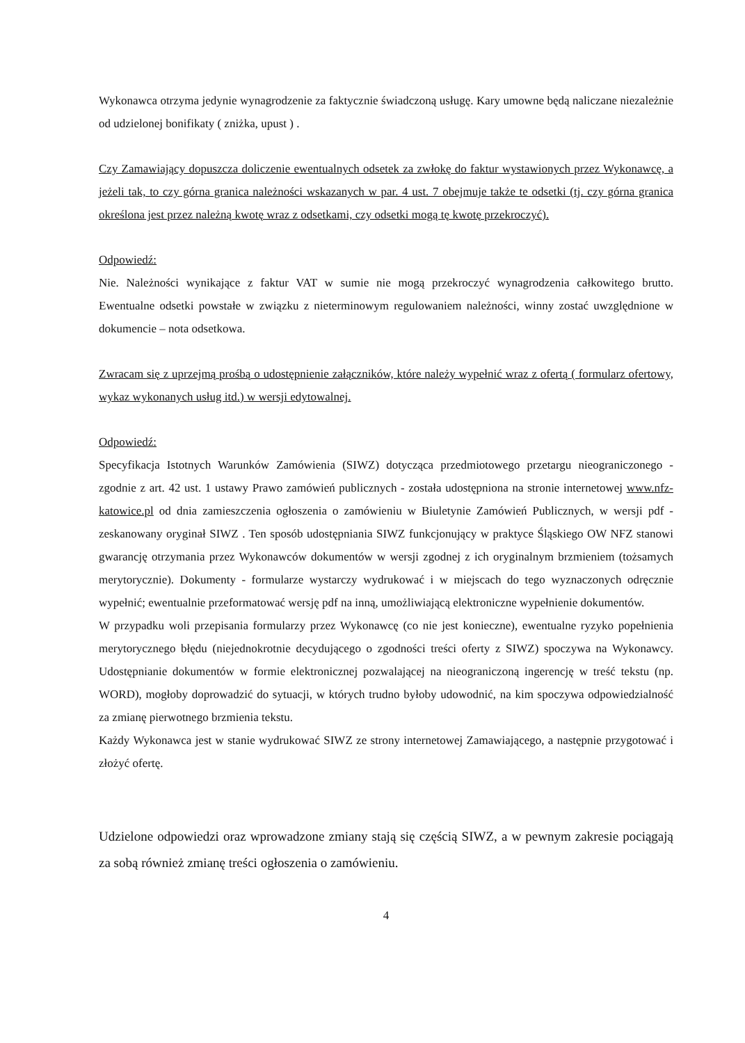Wykonawca otrzyma jedynie wynagrodzenie za faktycznie świadczoną usługę. Kary umowne będą naliczane niezależnie od udzielonej bonifikaty ( zniżka, upust ) .
Czy Zamawiający dopuszcza doliczenie ewentualnych odsetek za zwłokę do faktur wystawionych przez Wykonawcę, a jeżeli tak, to czy górna granica należności wskazanych w par. 4 ust. 7 obejmuje także te odsetki (tj. czy górna granica określona jest przez należną kwotę wraz z odsetkami, czy odsetki mogą tę kwotę przekroczyć).
Odpowiedź:
Nie. Należności wynikające z faktur VAT w sumie nie mogą przekroczyć wynagrodzenia całkowitego brutto. Ewentualne odsetki powstałe w związku z nieterminowym regulowaniem należności, winny zostać uwzględnione w dokumencie – nota odsetkowa.
Zwracam się z uprzejmą prośbą o udostępnienie załączników, które należy wypełnić wraz z ofertą ( formularz ofertowy, wykaz wykonanych usług itd.) w wersji edytowalnej.
Odpowiedź:
Specyfikacja Istotnych Warunków Zamówienia (SIWZ) dotycząca przedmiotowego przetargu nieograniczonego - zgodnie z art. 42 ust. 1 ustawy Prawo zamówień publicznych - została udostępniona na stronie internetowej www.nfz-katowice.pl od dnia zamieszczenia ogłoszenia o zamówieniu w Biuletynie Zamówień Publicznych, w wersji pdf - zeskanowany oryginał SIWZ . Ten sposób udostępniania SIWZ funkcjonujący w praktyce Śląskiego OW NFZ stanowi gwarancję otrzymania przez Wykonawców dokumentów w wersji zgodnej z ich oryginalnym brzmieniem (tożsamych merytorycznie). Dokumenty - formularze wystarczy wydrukować i w miejscach do tego wyznaczonych odręcznie wypełnić; ewentualnie przeformatować wersję pdf na inną, umożliwiającą elektroniczne wypełnienie dokumentów.
W przypadku woli przepisania formularzy przez Wykonawcę (co nie jest konieczne), ewentualne ryzyko popełnienia merytorycznego błędu (niejednokrotnie decydującego o zgodności treści oferty z SIWZ) spoczywa na Wykonawcy. Udostępnianie dokumentów w formie elektronicznej pozwalającej na nieograniczoną ingerencję w treść tekstu (np. WORD), mogłoby doprowadzić do sytuacji, w których trudno byłoby udowodnić, na kim spoczywa odpowiedzialność za zmianę pierwotnego brzmienia tekstu.
Każdy Wykonawca jest w stanie wydrukować SIWZ ze strony internetowej Zamawiającego, a następnie przygotować i złożyć ofertę.
Udzielone odpowiedzi oraz wprowadzone zmiany stają się częścią SIWZ, a w pewnym zakresie pociągają za sobą również zmianę treści ogłoszenia o zamówieniu.
4